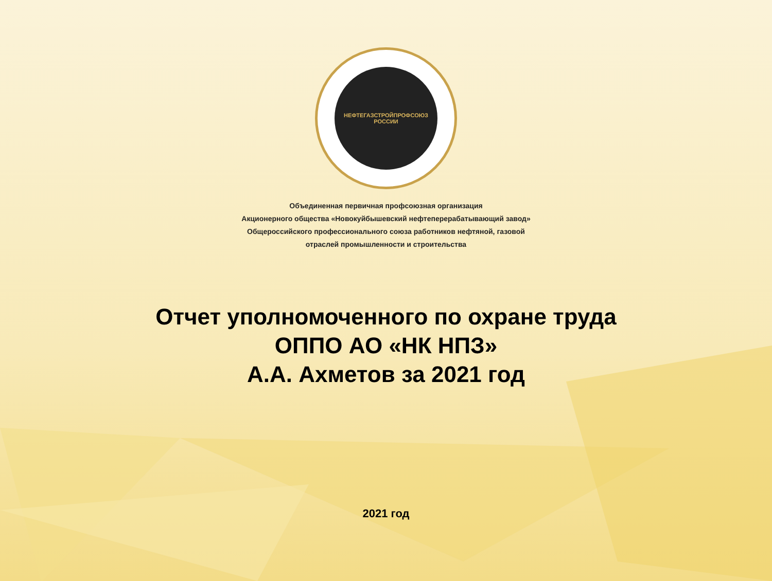НЕФТЕГАЗСТРОЙПРОФСОЮЗ РОССИИ
Объединенная первичная профсоюзная организация
Акционерного общества «Новокуйбышевский нефтеперерабатывающий завод»
Общероссийского профессионального союза работников нефтяной, газовой
отраслей промышленности и строительства
Отчет уполномоченного по охране труда
ОППО АО «НК НПЗ»
А.А. Ахметов за 2021 год
2021 год